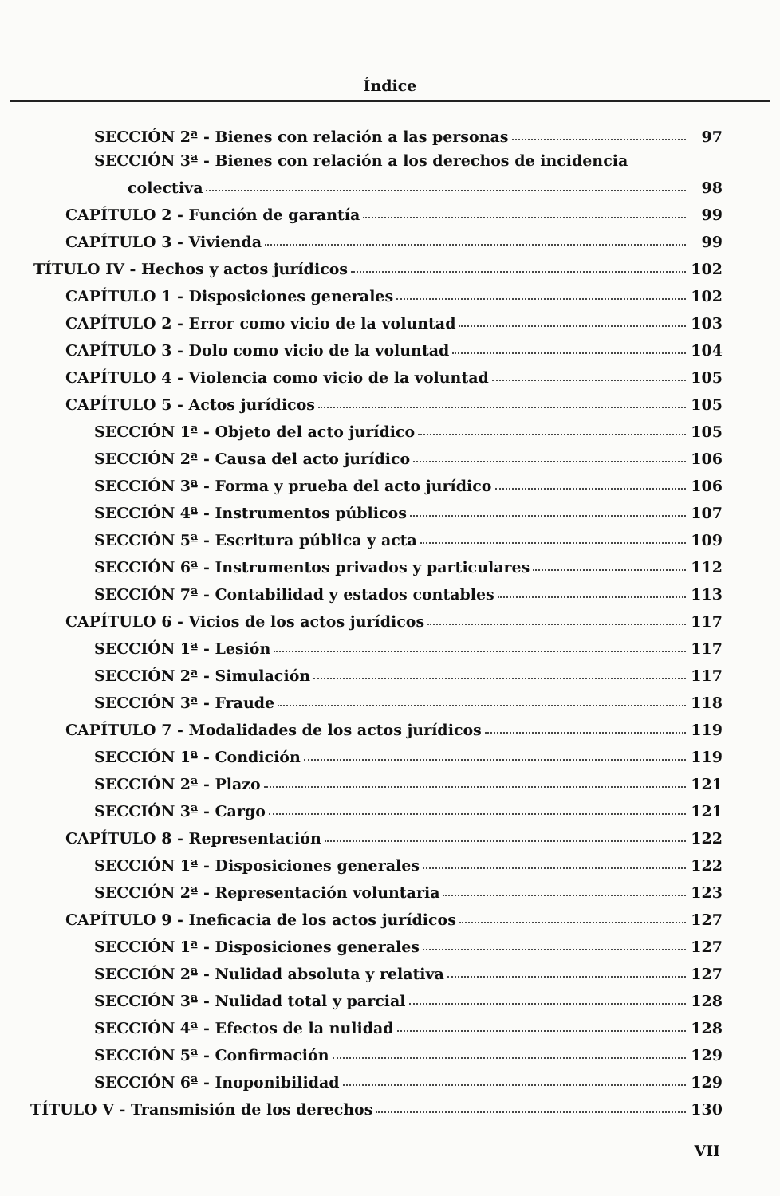Índice
SECCIÓN 2ª - Bienes con relación a las personas 97
SECCIÓN 3ª - Bienes con relación a los derechos de incidencia
colectiva 98
CAPÍTULO 2 - Función de garantía 99
CAPÍTULO 3 - Vivienda 99
TÍTULO IV - Hechos y actos jurídicos 102
CAPÍTULO 1 - Disposiciones generales 102
CAPÍTULO 2 - Error como vicio de la voluntad 103
CAPÍTULO 3 - Dolo como vicio de la voluntad 104
CAPÍTULO 4 - Violencia como vicio de la voluntad 105
CAPÍTULO 5 - Actos jurídicos 105
SECCIÓN 1ª - Objeto del acto jurídico 105
SECCIÓN 2ª - Causa del acto jurídico 106
SECCIÓN 3ª - Forma y prueba del acto jurídico 106
SECCIÓN 4ª - Instrumentos públicos 107
SECCIÓN 5ª - Escritura pública y acta 109
SECCIÓN 6ª - Instrumentos privados y particulares 112
SECCIÓN 7ª - Contabilidad y estados contables 113
CAPÍTULO 6 - Vicios de los actos jurídicos 117
SECCIÓN 1ª - Lesión 117
SECCIÓN 2ª - Simulación 117
SECCIÓN 3ª - Fraude 118
CAPÍTULO 7 - Modalidades de los actos jurídicos 119
SECCIÓN 1ª - Condición 119
SECCIÓN 2ª - Plazo 121
SECCIÓN 3ª - Cargo 121
CAPÍTULO 8 - Representación 122
SECCIÓN 1ª - Disposiciones generales 122
SECCIÓN 2ª - Representación voluntaria 123
CAPÍTULO 9 - Ineficacia de los actos jurídicos 127
SECCIÓN 1ª - Disposiciones generales 127
SECCIÓN 2ª - Nulidad absoluta y relativa 127
SECCIÓN 3ª - Nulidad total y parcial 128
SECCIÓN 4ª - Efectos de la nulidad 128
SECCIÓN 5ª - Confirmación 129
SECCIÓN 6ª - Inoponibilidad 129
TÍTULO V - Transmisión de los derechos 130
VII